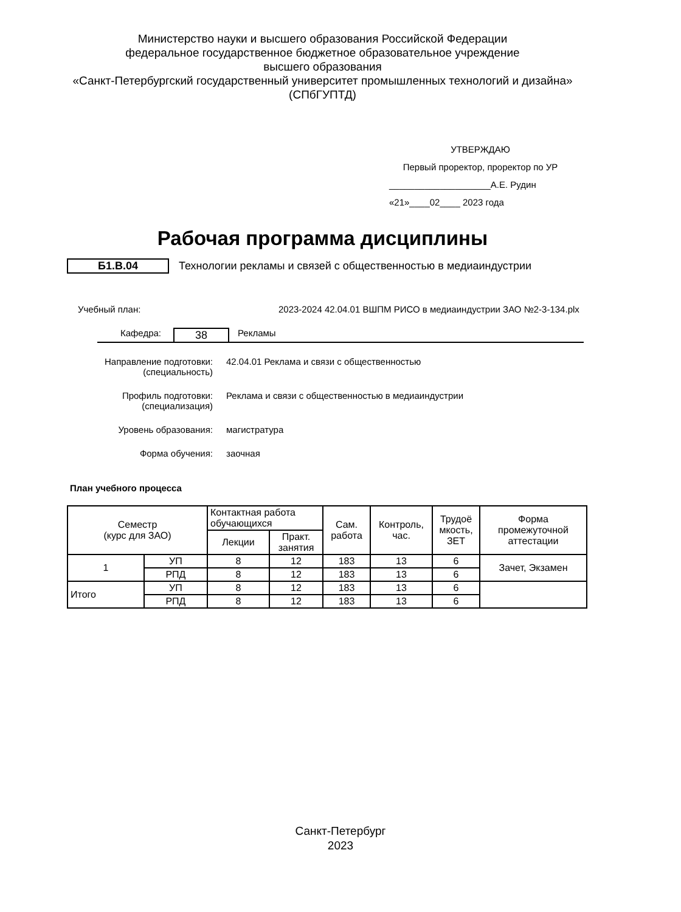Министерство науки и высшего образования Российской Федерации
федеральное государственное бюджетное образовательное учреждение
высшего образования
«Санкт-Петербургский государственный университет промышленных технологий и дизайна»
(СПбГУПТД)
УТВЕРЖДАЮ
Первый проректор, проректор по УР
____________________А.Е. Рудин
«21»____02____ 2023 года
Рабочая программа дисциплины
Б1.В.04 Технологии рекламы и связей с общественностью в медиаиндустрии
Учебный план: 2023-2024 42.04.01 ВШПМ РИСО в медиаиндустрии ЗАО №2-3-134.plx
Кафедра: 38 Рекламы
Направление подготовки:
(специальность) 42.04.01 Реклама и связи с общественностью
Профиль подготовки:
(специализация) Реклама и связи с общественностью в медиаиндустрии
Уровень образования: магистратура
Форма обучения: заочная
План учебного процесса
| Семестр (курс для ЗАО) | | Контактная работа обучающихся | | Сам. работа | Контроль, час. | Трудоё мкость, ЗЕТ | Форма промежуточной аттестации |
| --- | --- | --- | --- | --- | --- | --- | --- |
| | | Лекции | Практ. занятия | | | | |
| 1 | УП | 8 | 12 | 183 | 13 | 6 | Зачет, Экзамен |
| | РПД | 8 | 12 | 183 | 13 | 6 | |
| Итого | УП | 8 | 12 | 183 | 13 | 6 | |
| | РПД | 8 | 12 | 183 | 13 | 6 | |
Санкт-Петербург
2023